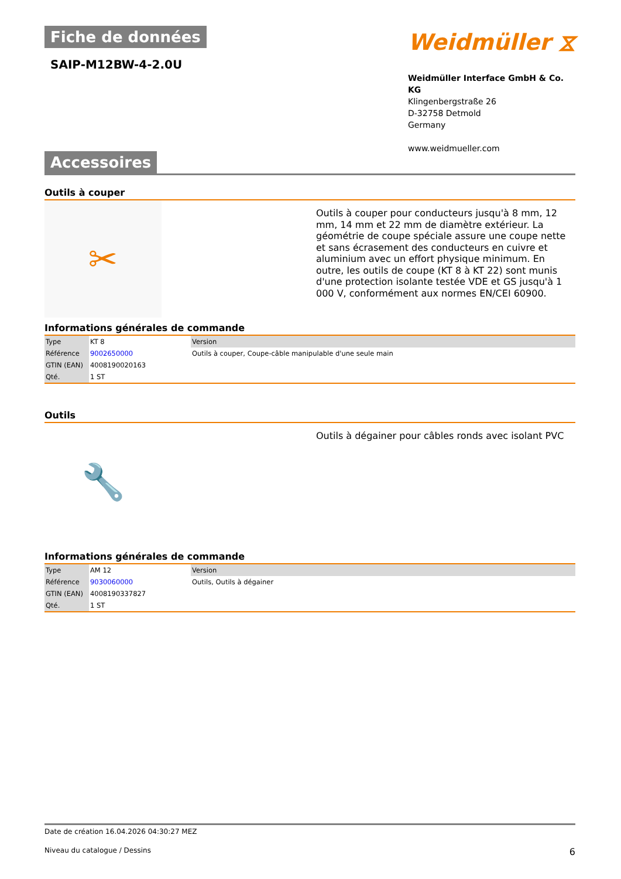Fiche de données
SAIP-M12BW-4-2.0U
Weidmüller ⧖
Weidmüller Interface GmbH & Co. KG
Klingenbergstraße 26
D-32758 Detmold
Germany
www.weidmueller.com
Accessoires
Outils à couper
✂
Outils à couper pour conducteurs jusqu'à 8 mm, 12 mm, 14 mm et 22 mm de diamètre extérieur. La géométrie de coupe spéciale assure une coupe nette et sans écrasement des conducteurs en cuivre et aluminium avec un effort physique minimum. En outre, les outils de coupe (KT 8 à KT 22) sont munis d'une protection isolante testée VDE et GS jusqu'à 1 000 V, conformément aux normes EN/CEI 60900.
Informations générales de commande
| Type | KT 8 | Version |
| Référence | 9002650000 | Outils à couper, Coupe-câble manipulable d'une seule main |
| GTIN (EAN) | 4008190020163 | |
| Qté. | 1 ST | |
Outils
🔧
Outils à dégainer pour câbles ronds avec isolant PVC
Informations générales de commande
| Type | AM 12 | Version |
| Référence | 9030060000 | Outils, Outils à dégainer |
| GTIN (EAN) | 4008190337827 | |
| Qté. | 1 ST | |
Date de création 16.04.2026 04:30:27 MEZ
Niveau du catalogue / Dessins 6